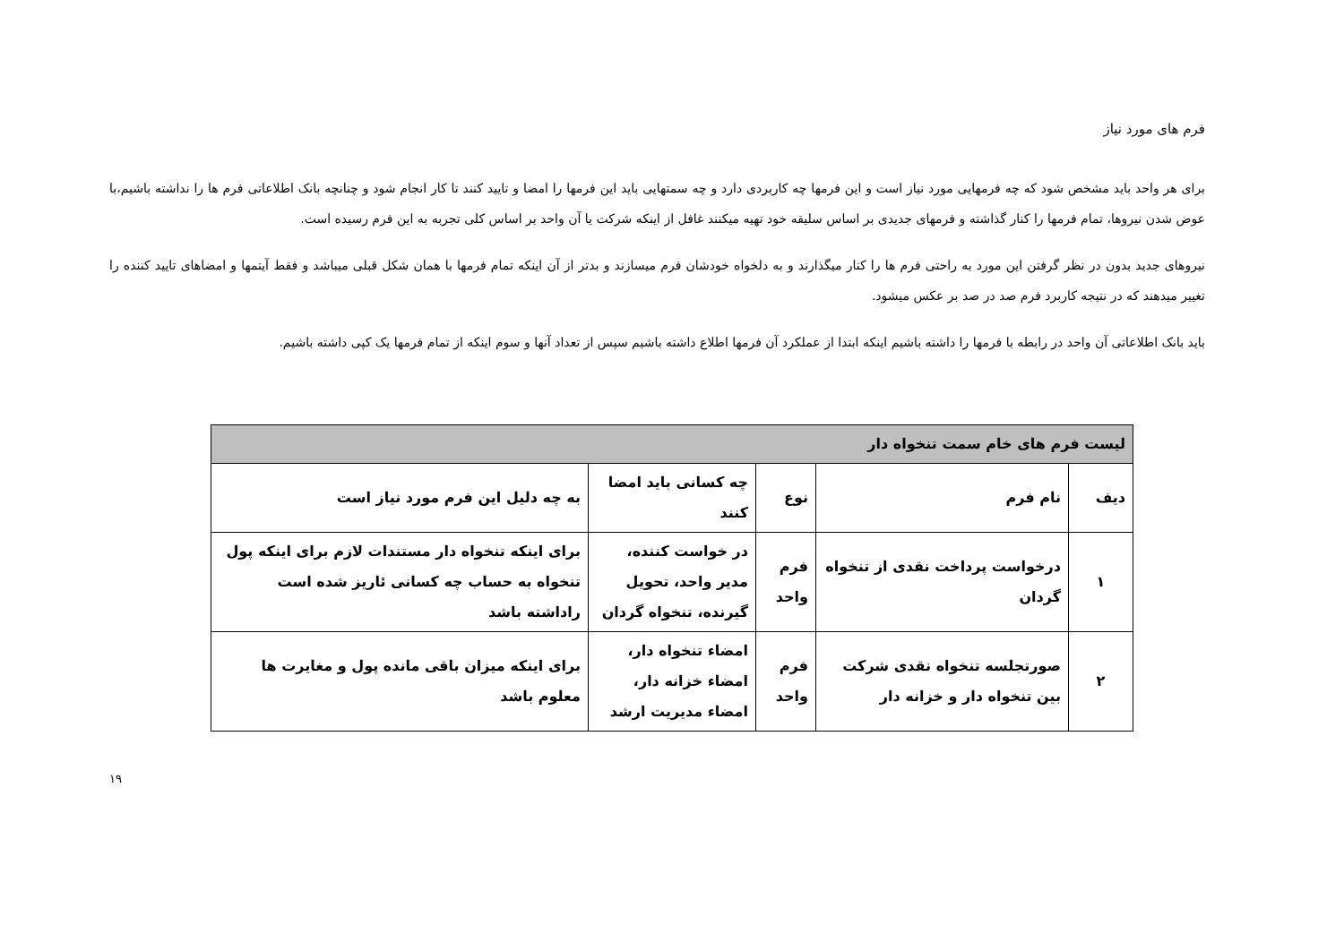فرم های مورد نیاز
برای هر واحد باید مشخص شود که چه فرمهایی مورد نیاز است و این فرمها چه کاربردی دارد و چه سمتهایی باید این فرمها را امضا و تایید کنند تا کار انجام شود و چنانچه بانک اطلاعاتی فرم ها را نداشته باشیم،با عوض شدن نیروها، تمام فرمها را کنار گذاشته و فرمهای جدیدی بر اساس سلیقه خود تهیه میکنند غافل از اینکه شرکت یا آن واحد بر اساس کلی تجربه به این فرم رسیده است.
نیروهای جدید بدون در نظر گرفتن این مورد به راحتی فرم ها را کنار میگذارند و به دلخواه خودشان فرم میسازند و بدتر از آن اینکه تمام فرمها با همان شکل قبلی میباشد و فقط آیتمها و امضاهای تایید کننده را تغییر میدهند که در نتیجه کاربرد فرم صد در صد بر عکس میشود.
باید بانک اطلاعاتی آن واحد در رابطه با فرمها را داشته باشیم اینکه ابتدا از عملکرد آن فرمها اطلاع داشته باشیم سپس از تعداد آنها و سوم اینکه از تمام فرمها یک کپی داشته باشیم.
| لیست فرم های خام سمت تنخواه دار | | | | |
| --- | --- | --- | --- | --- |
| دیف | نام فرم | نوع | چه کسانی باید امضا کنند | به چه دلیل این فرم مورد نیاز است |
| ۱ | درخواست پرداخت نقدی از تنخواه گردان | فرم واحد | در خواست کننده، مدیر واحد، تحویل گیرنده، تنخواه گردان | برای اینکه تنخواه دار مستندات لازم برای اینکه پول تنخواه به حساب چه کسانی ئاریز شده است راداشته باشد |
| ۲ | صورتجلسه تنخواه نقدی شرکت بین تنخواه دار و خزانه دار | فرم واحد | امضاء تنخواه دار، امضاء خزانه دار، امضاء مدیریت ارشد | برای اینکه میزان باقی مانده پول و مغایرت ها معلوم باشد |
۱۹